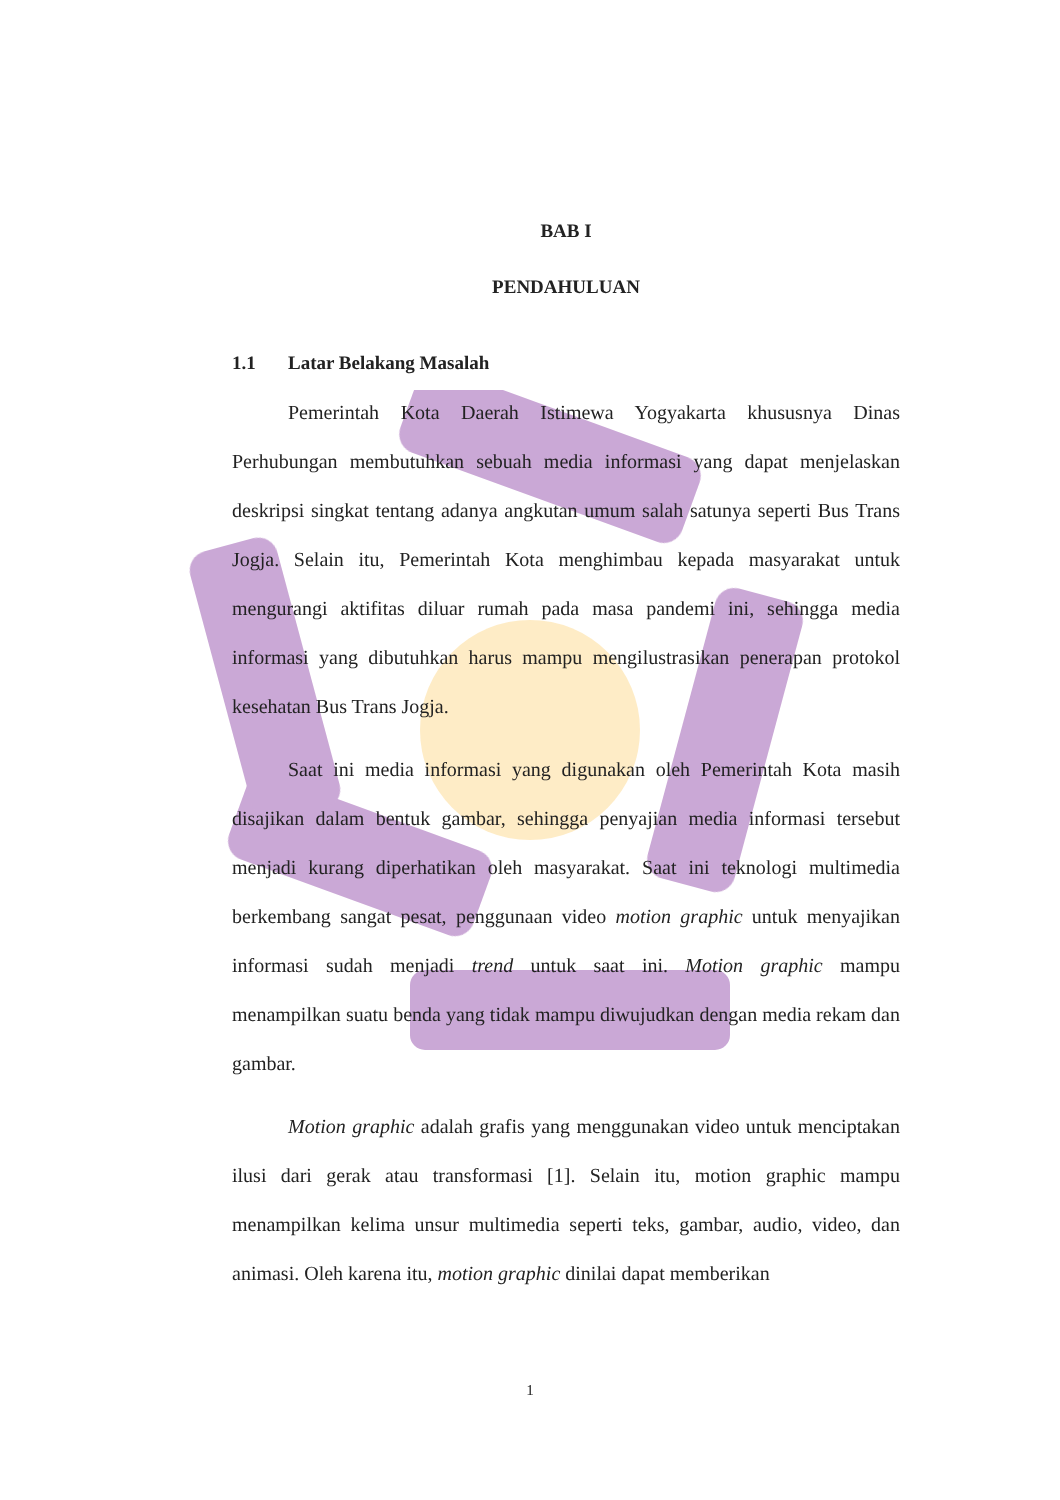BAB I
PENDAHULUAN
1.1 Latar Belakang Masalah
Pemerintah Kota Daerah Istimewa Yogyakarta khususnya Dinas Perhubungan membutuhkan sebuah media informasi yang dapat menjelaskan deskripsi singkat tentang adanya angkutan umum salah satunya seperti Bus Trans Jogja. Selain itu, Pemerintah Kota menghimbau kepada masyarakat untuk mengurangi aktifitas diluar rumah pada masa pandemi ini, sehingga media informasi yang dibutuhkan harus mampu mengilustrasikan penerapan protokol kesehatan Bus Trans Jogja.
Saat ini media informasi yang digunakan oleh Pemerintah Kota masih disajikan dalam bentuk gambar, sehingga penyajian media informasi tersebut menjadi kurang diperhatikan oleh masyarakat. Saat ini teknologi multimedia berkembang sangat pesat, penggunaan video motion graphic untuk menyajikan informasi sudah menjadi trend untuk saat ini. Motion graphic mampu menampilkan suatu benda yang tidak mampu diwujudkan dengan media rekam dan gambar.
Motion graphic adalah grafis yang menggunakan video untuk menciptakan ilusi dari gerak atau transformasi [1]. Selain itu, motion graphic mampu menampilkan kelima unsur multimedia seperti teks, gambar, audio, video, dan animasi. Oleh karena itu, motion graphic dinilai dapat memberikan
1